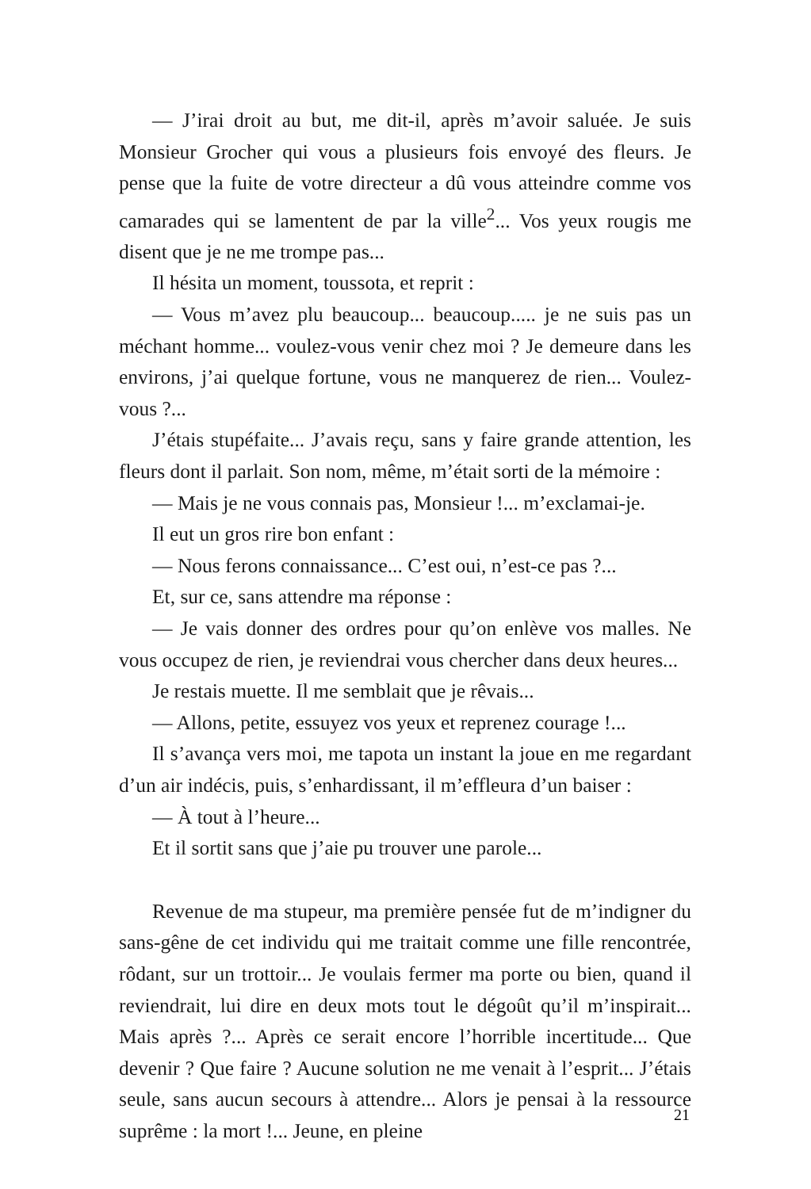— J’irai droit au but, me dit-il, après m’avoir saluée. Je suis Monsieur Grocher qui vous a plusieurs fois envoyé des fleurs. Je pense que la fuite de votre directeur a dû vous atteindre comme vos camarades qui se lamentent de par la ville<sup>2</sup>... Vos yeux rougis me disent que je ne me trompe pas...
Il hésita un moment, toussota, et reprit :
— Vous m’avez plu beaucoup... beaucoup..... je ne suis pas un méchant homme... voulez-vous venir chez moi ? Je demeure dans les environs, j’ai quelque fortune, vous ne manquerez de rien... Voulez-vous ?...
J’étais stupéfaite... J’avais reçu, sans y faire grande attention, les fleurs dont il parlait. Son nom, même, m’était sorti de la mémoire :
— Mais je ne vous connais pas, Monsieur !... m’exclamai-je.
Il eut un gros rire bon enfant :
— Nous ferons connaissance... C’est oui, n’est-ce pas ?...
Et, sur ce, sans attendre ma réponse :
— Je vais donner des ordres pour qu’on enlève vos malles. Ne vous occupez de rien, je reviendrai vous chercher dans deux heures...
Je restais muette. Il me semblait que je rêvais...
— Allons, petite, essuyez vos yeux et reprenez courage !...
Il s’avança vers moi, me tapota un instant la joue en me regardant d’un air indécis, puis, s’enhardissant, il m’effleura d’un baiser :
— À tout à l’heure...
Et il sortit sans que j’aie pu trouver une parole...
Revenue de ma stupeur, ma première pensée fut de m’indigner du sans-gêne de cet individu qui me traitait comme une fille rencontrée, rôdant, sur un trottoir... Je voulais fermer ma porte ou bien, quand il reviendrait, lui dire en deux mots tout le dégoût qu’il m’inspirait... Mais après ?... Après ce serait encore l’horrible incertitude... Que devenir ? Que faire ? Aucune solution ne me venait à l’esprit... J’étais seule, sans aucun secours à attendre... Alors je pensai à la ressource suprême : la mort !... Jeune, en pleine
21